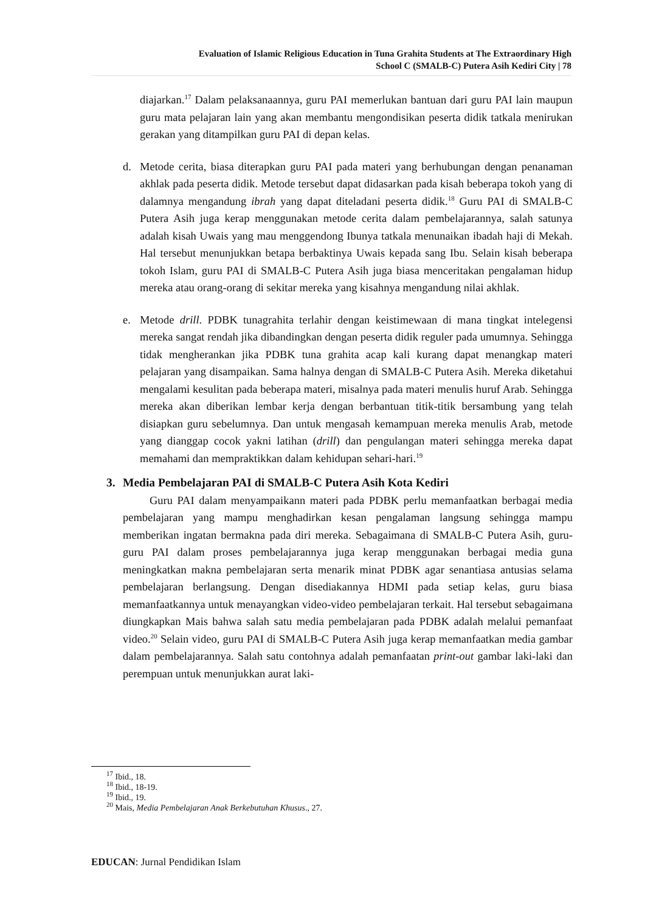Evaluation of Islamic Religious Education in Tuna Grahita Students at The Extraordinary High
School C (SMALB-C) Putera Asih Kediri City | 78
diajarkan.<sup>17</sup> Dalam pelaksanaannya, guru PAI memerlukan bantuan dari guru PAI lain maupun guru mata pelajaran lain yang akan membantu mengondisikan peserta didik tatkala menirukan gerakan yang ditampilkan guru PAI di depan kelas.
d. Metode cerita, biasa diterapkan guru PAI pada materi yang berhubungan dengan penanaman akhlak pada peserta didik. Metode tersebut dapat didasarkan pada kisah beberapa tokoh yang di dalamnya mengandung ibrah yang dapat diteladani peserta didik.<sup>18</sup> Guru PAI di SMALB-C Putera Asih juga kerap menggunakan metode cerita dalam pembelajarannya, salah satunya adalah kisah Uwais yang mau menggendong Ibunya tatkala menunaikan ibadah haji di Mekah. Hal tersebut menunjukkan betapa berbaktinya Uwais kepada sang Ibu. Selain kisah beberapa tokoh Islam, guru PAI di SMALB-C Putera Asih juga biasa menceritakan pengalaman hidup mereka atau orang-orang di sekitar mereka yang kisahnya mengandung nilai akhlak.
e. Metode drill. PDBK tunagrahita terlahir dengan keistimewaan di mana tingkat intelegensi mereka sangat rendah jika dibandingkan dengan peserta didik reguler pada umumnya. Sehingga tidak mengherankan jika PDBK tuna grahita acap kali kurang dapat menangkap materi pelajaran yang disampaikan. Sama halnya dengan di SMALB-C Putera Asih. Mereka diketahui mengalami kesulitan pada beberapa materi, misalnya pada materi menulis huruf Arab. Sehingga mereka akan diberikan lembar kerja dengan berbantuan titik-titik bersambung yang telah disiapkan guru sebelumnya. Dan untuk mengasah kemampuan mereka menulis Arab, metode yang dianggap cocok yakni latihan (drill) dan pengulangan materi sehingga mereka dapat memahami dan mempraktikkan dalam kehidupan sehari-hari.<sup>19</sup>
3. Media Pembelajaran PAI di SMALB-C Putera Asih Kota Kediri
Guru PAI dalam menyampaikann materi pada PDBK perlu memanfaatkan berbagai media pembelajaran yang mampu menghadirkan kesan pengalaman langsung sehingga mampu memberikan ingatan bermakna pada diri mereka. Sebagaimana di SMALB-C Putera Asih, guru-guru PAI dalam proses pembelajarannya juga kerap menggunakan berbagai media guna meningkatkan makna pembelajaran serta menarik minat PDBK agar senantiasa antusias selama pembelajaran berlangsung. Dengan disediakannya HDMI pada setiap kelas, guru biasa memanfaatkannya untuk menayangkan video-video pembelajaran terkait. Hal tersebut sebagaimana diungkapkan Mais bahwa salah satu media pembelajaran pada PDBK adalah melalui pemanfaat video.<sup>20</sup> Selain video, guru PAI di SMALB-C Putera Asih juga kerap memanfaatkan media gambar dalam pembelajarannya. Salah satu contohnya adalah pemanfaatan print-out gambar laki-laki dan perempuan untuk menunjukkan aurat laki-
<sup>17</sup> Ibid., 18.
<sup>18</sup> Ibid., 18-19.
<sup>19</sup> Ibid., 19.
<sup>20</sup> Mais, Media Pembelajaran Anak Berkebutuhan Khusus., 27.
EDUCAN: Jurnal Pendidikan Islam